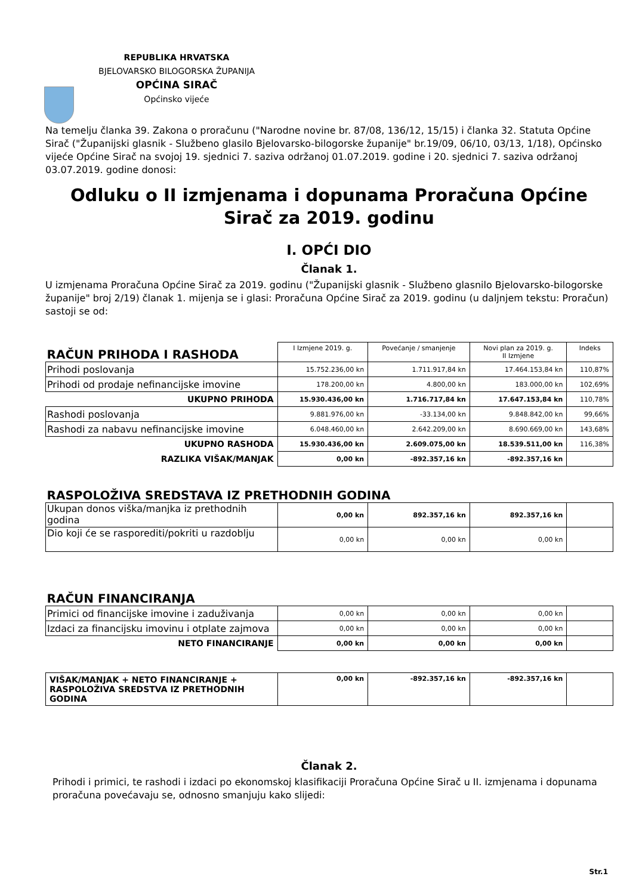REPUBLIKA HRVATSKA
BJELOVARSKO BILOGORSKA ŽUPANIJA
OPĆINA SIRAČ
Općinsko vijeće
Na temelju članka 39. Zakona o proračunu ("Narodne novine br. 87/08, 136/12, 15/15) i članka 32. Statuta Općine Sirač ("Županijski glasnik - Službeno glasilo Bjelovarsko-bilogorske županije" br.19/09, 06/10, 03/13, 1/18), Općinsko vijeće Općine Sirač na svojoj 19. sjednici 7. saziva održanoj 01.07.2019. godine i 20. sjednici 7. saziva održanoj 03.07.2019. godine donosi:
Odluku o II izmjenama i dopunama Proračuna Općine Sirač za 2019. godinu
I. OPĆI DIO
Članak 1.
U izmjenama Proračuna Općine Sirač za 2019. godinu ("Županijski glasnik - Službeno glasnilo Bjelovarsko-bilogorske županije" broj 2/19) članak 1. mijenja se i glasi: Proračuna Općine Sirač za 2019. godinu (u daljnjem tekstu: Proračun) sastoji se od:
| RAČUN PRIHODA I RASHODA | I Izmjene 2019. g. | Povećanje / smanjenje | Novi plan za 2019. g. II Izmjene | Indeks |
| Prihodi poslovanja | 15.752.236,00 kn | 1.711.917,84 kn | 17.464.153,84 kn | 110,87% |
| Prihodi od prodaje nefinancijske imovine | 178.200,00 kn | 4.800,00 kn | 183.000,00 kn | 102,69% |
| UKUPNO PRIHODA | 15.930.436,00 kn | 1.716.717,84 kn | 17.647.153,84 kn | 110,78% |
| Rashodi poslovanja | 9.881.976,00 kn | -33.134,00 kn | 9.848.842,00 kn | 99,66% |
| Rashodi za nabavu nefinancijske imovine | 6.048.460,00 kn | 2.642.209,00 kn | 8.690.669,00 kn | 143,68% |
| UKUPNO RASHODA | 15.930.436,00 kn | 2.609.075,00 kn | 18.539.511,00 kn | 116,38% |
| RAZLIKA VIŠAK/MANJAK | 0,00 kn | -892.357,16 kn | -892.357,16 kn | |
| RASPOLOŽIVA SREDSTAVA IZ PRETHODNIH GODINA | | | | |
| Ukupan donos viška/manjka iz prethodnih godina | 0,00 kn | 892.357,16 kn | 892.357,16 kn | |
| Dio koji će se rasporediti/pokriti u razdoblju | 0,00 kn | 0,00 kn | 0,00 kn | |
| RAČUN FINANCIRANJA | | | | |
| Primici od financijske imovine i zaduživanja | 0,00 kn | 0,00 kn | 0,00 kn | |
| Izdaci za financijsku imovinu i otplate zajmova | 0,00 kn | 0,00 kn | 0,00 kn | |
| NETO FINANCIRANJE | 0,00 kn | 0,00 kn | 0,00 kn | |
| VIŠAK/MANJAK + NETO FINANCIRANJE + RASPOLOŽIVA SREDSTVA IZ PRETHODNIH GODINA | 0,00 kn | -892.357,16 kn | -892.357,16 kn | |
Članak 2.
Prihodi i primici, te rashodi i izdaci po ekonomskoj klasifikaciji Proračuna Općine Sirač u II. izmjenama i dopunama proračuna povećavaju se, odnosno smanjuju kako slijedi:
Str.1